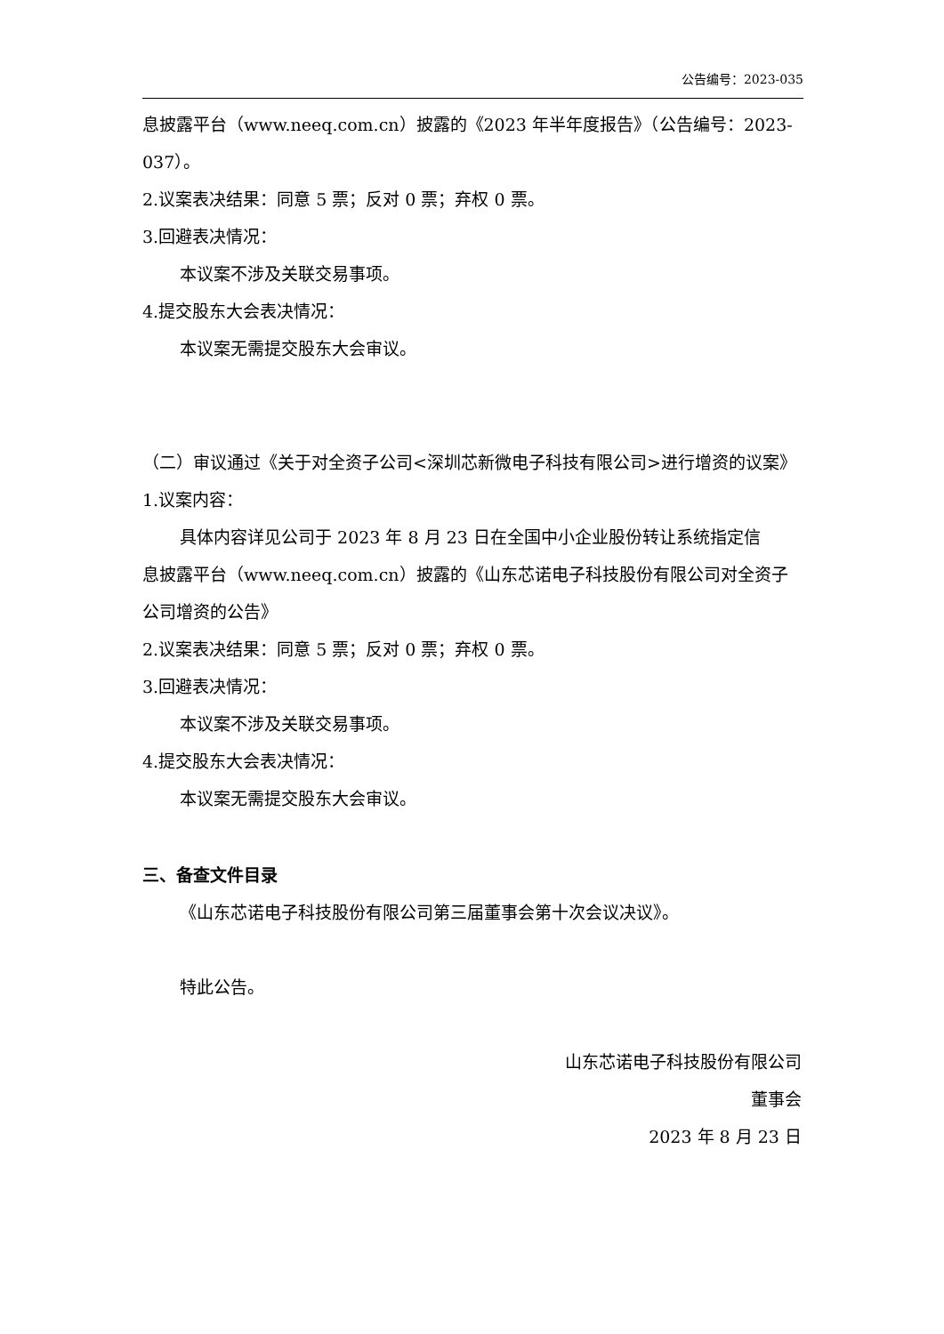公告编号：2023-035
息披露平台（www.neeq.com.cn）披露的《2023 年半年度报告》（公告编号：2023-037）。
2.议案表决结果：同意 5 票；反对 0 票；弃权 0 票。
3.回避表决情况：
本议案不涉及关联交易事项。
4.提交股东大会表决情况：
本议案无需提交股东大会审议。
（二）审议通过《关于对全资子公司<深圳芯新微电子科技有限公司>进行增资的议案》
1.议案内容：
具体内容详见公司于 2023 年 8 月 23 日在全国中小企业股份转让系统指定信
息披露平台（www.neeq.com.cn）披露的《山东芯诺电子科技股份有限公司对全资子公司增资的公告》
2.议案表决结果：同意 5 票；反对 0 票；弃权 0 票。
3.回避表决情况：
本议案不涉及关联交易事项。
4.提交股东大会表决情况：
本议案无需提交股东大会审议。
三、备查文件目录
《山东芯诺电子科技股份有限公司第三届董事会第十次会议决议》。
特此公告。
山东芯诺电子科技股份有限公司
董事会
2023 年 8 月 23 日